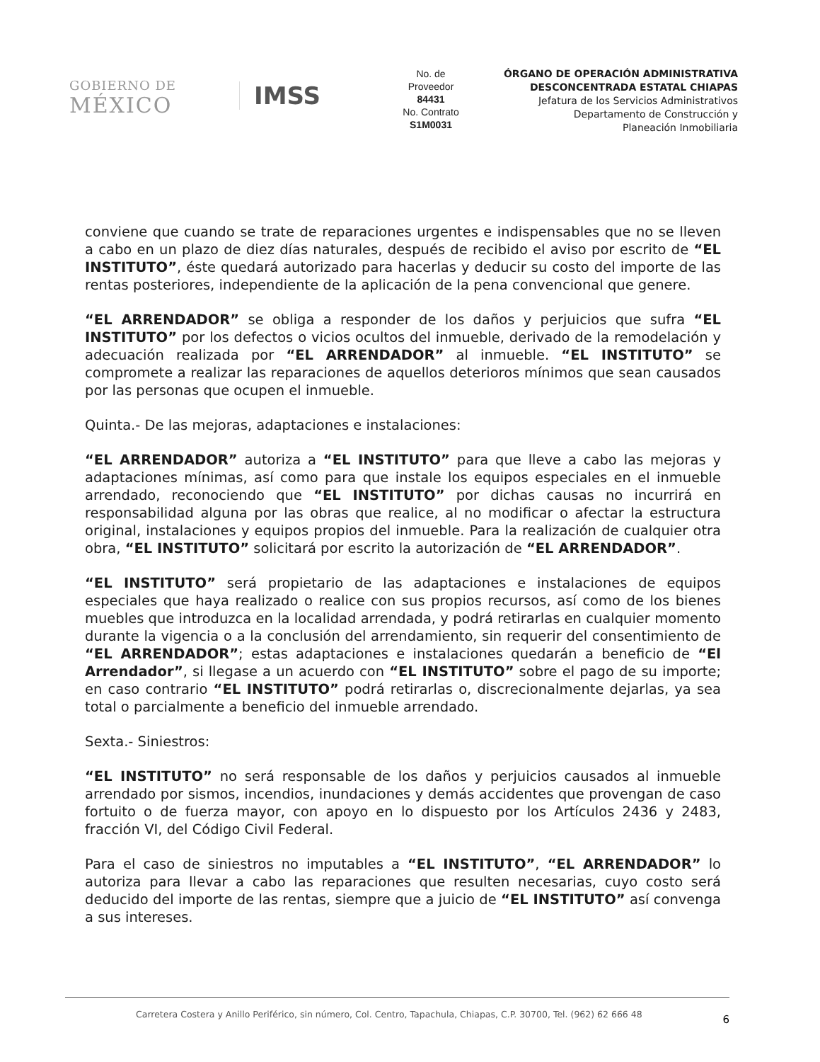GOBIERNO DE
MÉXICO
IMSS
No. de
Proveedor
84431
No. Contrato
S1M0031
ÓRGANO DE OPERACIÓN ADMINISTRATIVA
DESCONCENTRADA ESTATAL CHIAPAS
Jefatura de los Servicios Administrativos
Departamento de Construcción y
Planeación Inmobiliaria
conviene que cuando se trate de reparaciones urgentes e indispensables que no se lleven a cabo en un plazo de diez días naturales, después de recibido el aviso por escrito de “EL INSTITUTO”, éste quedará autorizado para hacerlas y deducir su costo del importe de las rentas posteriores, independiente de la aplicación de la pena convencional que genere.
“EL ARRENDADOR” se obliga a responder de los daños y perjuicios que sufra “EL INSTITUTO” por los defectos o vicios ocultos del inmueble, derivado de la remodelación y adecuación realizada por “EL ARRENDADOR” al inmueble. “EL INSTITUTO” se compromete a realizar las reparaciones de aquellos deterioros mínimos que sean causados por las personas que ocupen el inmueble.
Quinta.- De las mejoras, adaptaciones e instalaciones:
“EL ARRENDADOR” autoriza a “EL INSTITUTO” para que lleve a cabo las mejoras y adaptaciones mínimas, así como para que instale los equipos especiales en el inmueble arrendado, reconociendo que “EL INSTITUTO” por dichas causas no incurrirá en responsabilidad alguna por las obras que realice, al no modificar o afectar la estructura original, instalaciones y equipos propios del inmueble. Para la realización de cualquier otra obra, “EL INSTITUTO” solicitará por escrito la autorización de “EL ARRENDADOR”.
“EL INSTITUTO” será propietario de las adaptaciones e instalaciones de equipos especiales que haya realizado o realice con sus propios recursos, así como de los bienes muebles que introduzca en la localidad arrendada, y podrá retirarlas en cualquier momento durante la vigencia o a la conclusión del arrendamiento, sin requerir del consentimiento de “EL ARRENDADOR”; estas adaptaciones e instalaciones quedarán a beneficio de “El Arrendador”, si llegase a un acuerdo con “EL INSTITUTO” sobre el pago de su importe; en caso contrario “EL INSTITUTO” podrá retirarlas o, discrecionalmente dejarlas, ya sea total o parcialmente a beneficio del inmueble arrendado.
Sexta.- Siniestros:
“EL INSTITUTO” no será responsable de los daños y perjuicios causados al inmueble arrendado por sismos, incendios, inundaciones y demás accidentes que provengan de caso fortuito o de fuerza mayor, con apoyo en lo dispuesto por los Artículos 2436 y 2483, fracción VI, del Código Civil Federal.
Para el caso de siniestros no imputables a “EL INSTITUTO”, “EL ARRENDADOR” lo autoriza para llevar a cabo las reparaciones que resulten necesarias, cuyo costo será deducido del importe de las rentas, siempre que a juicio de “EL INSTITUTO” así convenga a sus intereses.
Carretera Costera y Anillo Periférico, sin número, Col. Centro, Tapachula, Chiapas, C.P. 30700, Tel. (962) 62 666 48 6